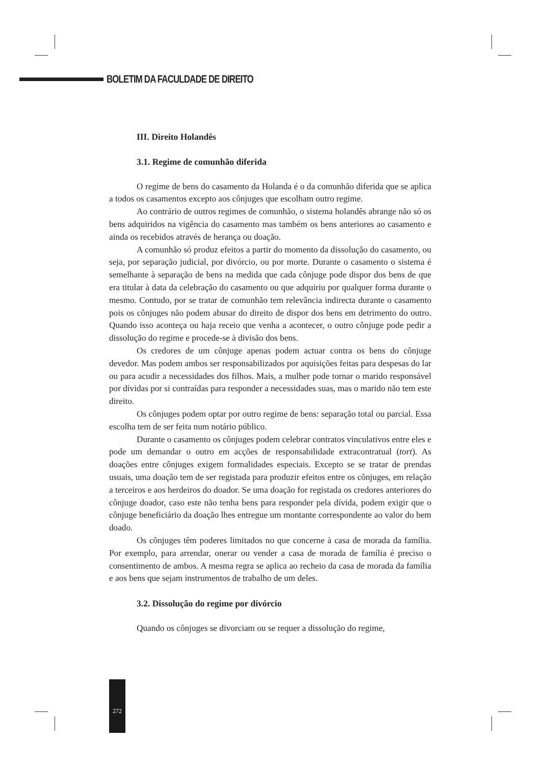BOLETIM DA FACULDADE DE DIREITO
III. Direito Holandês
3.1. Regime de comunhão diferida
O regime de bens do casamento da Holanda é o da comunhão diferida que se aplica a todos os casamentos excepto aos cônjuges que escolham outro regime.
Ao contrário de outros regimes de comunhão, o sistema holandês abrange não só os bens adquiridos na vigência do casamento mas também os bens anteriores ao casamento e ainda os recebidos através de herança ou doação.
A comunhão só produz efeitos a partir do momento da dissolução do casamento, ou seja, por separação judicial, por divórcio, ou por morte. Durante o casamento o sistema é semelhante à separação de bens na medida que cada cônjuge pode dispor dos bens de que era titular à data da celebração do casamento ou que adquiriu por qualquer forma durante o mesmo. Contudo, por se tratar de comunhão tem relevância indirecta durante o casamento pois os cônjuges não podem abusar do direito de dispor dos bens em detrimento do outro. Quando isso aconteça ou haja receio que venha a acontecer, o outro cônjuge pode pedir a dissolução do regime e procede-se à divisão dos bens.
Os credores de um cônjuge apenas podem actuar contra os bens do cônjuge devedor. Mas podem ambos ser responsabilizados por aquisições feitas para despesas do lar ou para acudir a necessidades dos filhos. Mais, a mulher pode tornar o marido responsável por dívidas por si contraídas para responder a necessidades suas, mas o marido não tem este direito.
Os cônjuges podem optar por outro regime de bens: separação total ou parcial. Essa escolha tem de ser feita num notário público.
Durante o casamento os cônjuges podem celebrar contratos vinculativos entre eles e pode um demandar o outro em acções de responsabilidade extracontratual (tort). As doações entre cônjuges exigem formalidades especiais. Excepto se se tratar de prendas usuais, uma doação tem de ser registada para produzir efeitos entre os cônjuges, em relação a terceiros e aos herdeiros do doador. Se uma doação for registada os credores anteriores do cônjuge doador, caso este não tenha bens para responder pela dívida, podem exigir que o cônjuge beneficiário da doação lhes entregue um montante correspondente ao valor do bem doado.
Os cônjuges têm poderes limitados no que concerne à casa de morada da família. Por exemplo, para arrendar, onerar ou vender a casa de morada de família é preciso o consentimento de ambos. A mesma regra se aplica ao recheio da casa de morada da família e aos bens que sejam instrumentos de trabalho de um deles.
3.2. Dissolução do regime por divórcio
Quando os cônjuges se divorciam ou se requer a dissolução do regime,
272